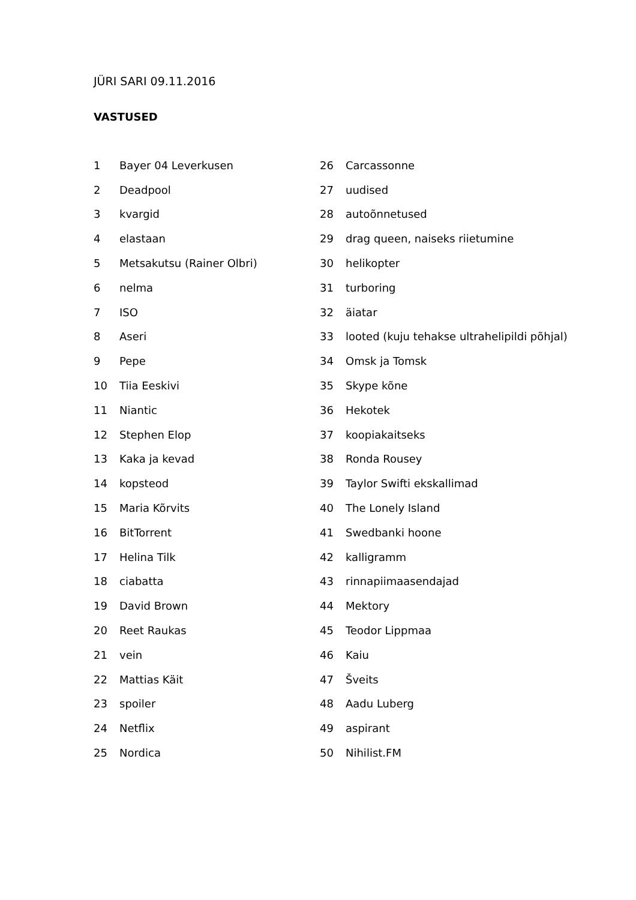JÜRI SARI 09.11.2016
VASTUSED
| 1 | Bayer 04 Leverkusen | 26 | Carcassonne |
| 2 | Deadpool | 27 | uudised |
| 3 | kvargid | 28 | autoõnnetused |
| 4 | elastaan | 29 | drag queen, naiseks riietumine |
| 5 | Metsakutsu (Rainer Olbri) | 30 | helikopter |
| 6 | nelma | 31 | turboring |
| 7 | ISO | 32 | äiatar |
| 8 | Aseri | 33 | looted (kuju tehakse ultrahelipildi põhjal) |
| 9 | Pepe | 34 | Omsk ja Tomsk |
| 10 | Tiia Eeskivi | 35 | Skype kõne |
| 11 | Niantic | 36 | Hekotek |
| 12 | Stephen Elop | 37 | koopiakaitseks |
| 13 | Kaka ja kevad | 38 | Ronda Rousey |
| 14 | kopsteod | 39 | Taylor Swifti ekskallimad |
| 15 | Maria Kõrvits | 40 | The Lonely Island |
| 16 | BitTorrent | 41 | Swedbanki hoone |
| 17 | Helina Tilk | 42 | kalligramm |
| 18 | ciabatta | 43 | rinnapiimaasendajad |
| 19 | David Brown | 44 | Mektory |
| 20 | Reet Raukas | 45 | Teodor Lippmaa |
| 21 | vein | 46 | Kaiu |
| 22 | Mattias Käit | 47 | Šveits |
| 23 | spoiler | 48 | Aadu Luberg |
| 24 | Netflix | 49 | aspirant |
| 25 | Nordica | 50 | Nihilist.FM |